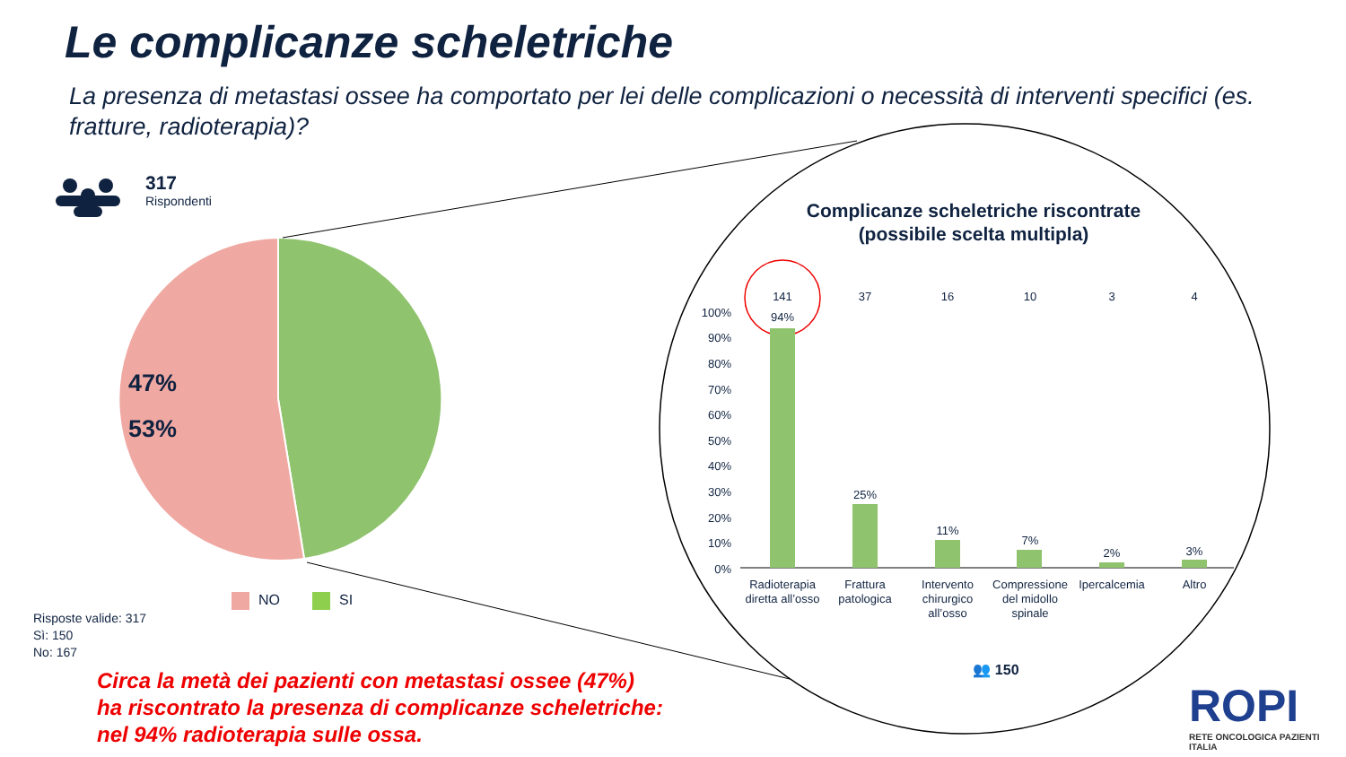100%
90%
80%
70%
60%
50%
40%
30%
20%
10%
0%
141
37
16
10
3
4
94%
25%
11%
7%
2%
3%
Radioterapia
diretta all’osso
Frattura
patologica
Intervento
chirurgico
all’osso
Compressione
del midollo
spinale
Ipercalcemia
Altro
👥 150
47%
53%
Le complicanze scheletriche
La presenza di metastasi ossee ha comportato per lei delle complicazioni o necessità di interventi specifici (es. fratture, radioterapia)?
317
Rispondenti
Complicanze scheletriche riscontrate (possibile scelta multipla)
NO SI
Risposte valide: 317
Sì: 150
No: 167
Circa la metà dei pazienti con metastasi ossee (47%)
ha riscontrato la presenza di complicanze scheletriche:
nel 94% radioterapia sulle ossa.
ROPI
RETE ONCOLOGICA PAZIENTI ITALIA